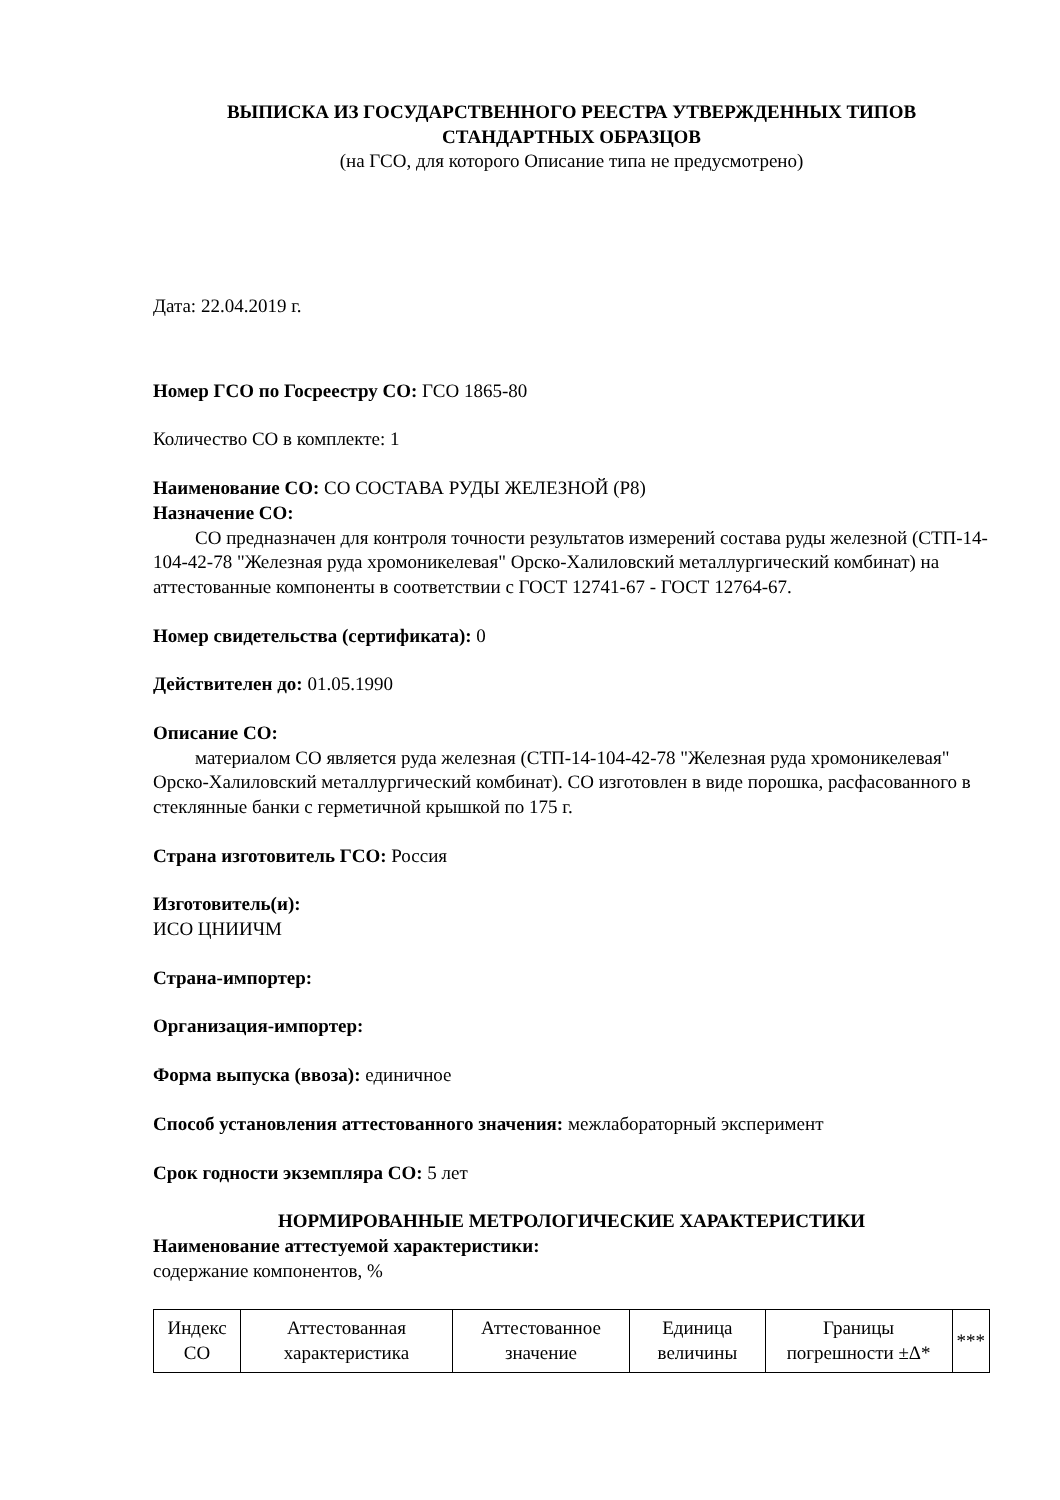ВЫПИСКА ИЗ ГОСУДАРСТВЕННОГО РЕЕСТРА УТВЕРЖДЕННЫХ ТИПОВ СТАНДАРТНЫХ ОБРАЗЦОВ
(на ГСО, для которого Описание типа не предусмотрено)
Дата: 22.04.2019 г.
Номер ГСО по Госреестру СО: ГСО 1865-80
Количество СО в комплекте: 1
Наименование СО: СО СОСТАВА РУДЫ ЖЕЛЕЗНОЙ (Р8)
Назначение СО:
СО предназначен для контроля точности результатов измерений состава руды железной (СТП-14-104-42-78 "Железная руда хромоникелевая" Орско-Халиловский металлургический комбинат) на аттестованные компоненты в соответствии с ГОСТ 12741-67 - ГОСТ 12764-67.
Номер свидетельства (сертификата): 0
Действителен до: 01.05.1990
Описание СО:
материалом СО является руда железная (СТП-14-104-42-78 "Железная руда хромоникелевая" Орско-Халиловский металлургический комбинат). СО изготовлен в виде порошка, расфасованного в стеклянные банки с герметичной крышкой по 175 г.
Страна изготовитель ГСО: Россия
Изготовитель(и):
ИСО ЦНИИЧМ
Страна-импортер:
Организация-импортер:
Форма выпуска (ввоза): единичное
Способ установления аттестованного значения: межлабораторный эксперимент
Срок годности экземпляра СО: 5 лет
НОРМИРОВАННЫЕ МЕТРОЛОГИЧЕСКИЕ ХАРАКТЕРИСТИКИ
Наименование аттестуемой характеристики:
содержание компонентов, %
| Индекс СО | Аттестованная характеристика | Аттестованное значение | Единица величины | Границы погрешности ±Δ* | *** |